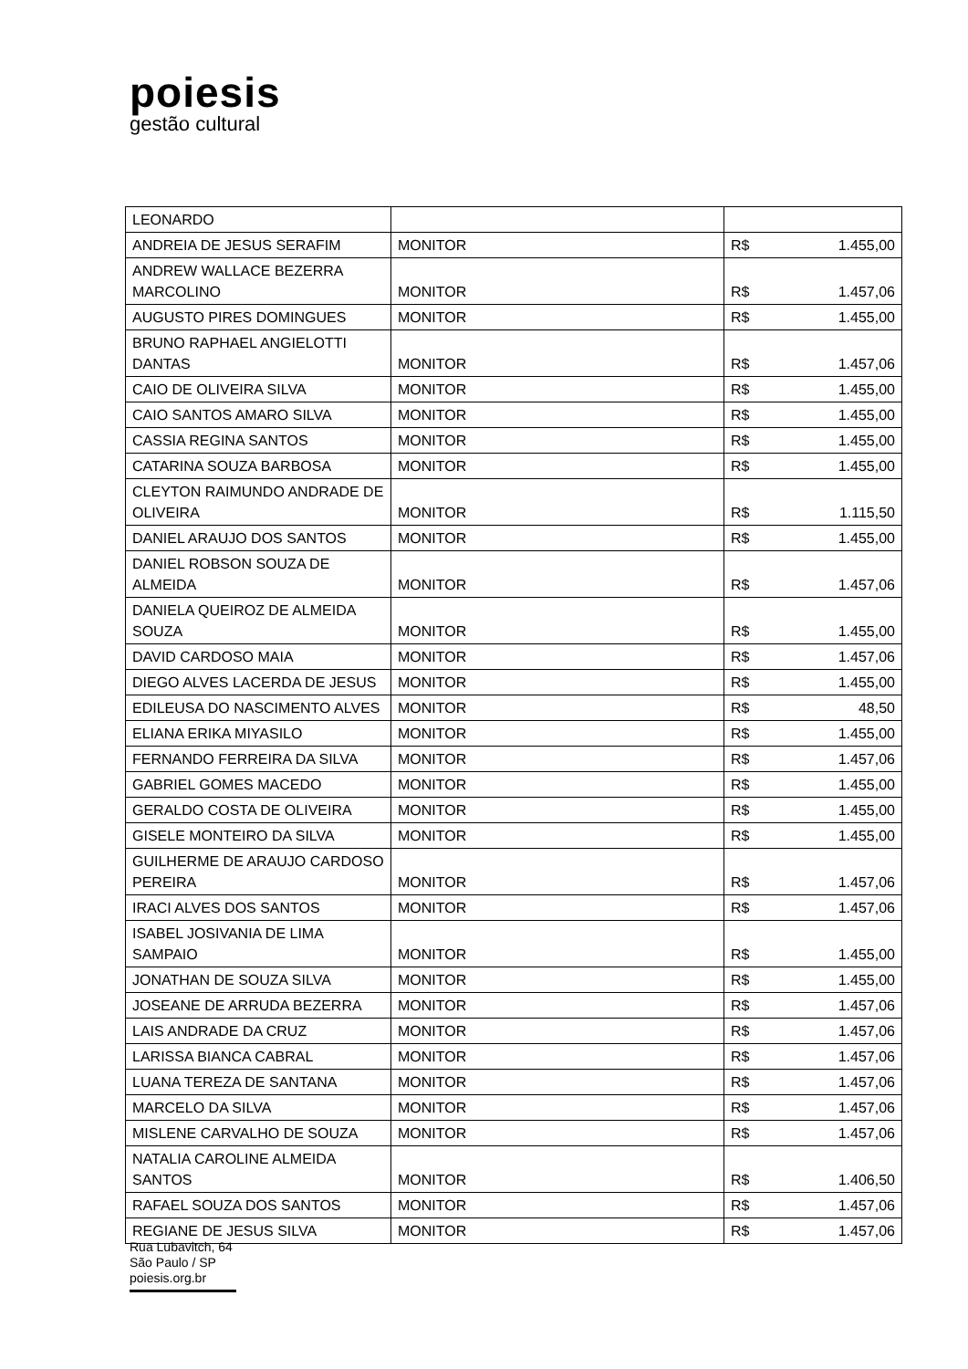poiesis
gestão cultural
| LEONARDO | | | |
| ANDREIA DE JESUS SERAFIM | MONITOR | R$ | 1.455,00 |
| ANDREW WALLACE BEZERRA MARCOLINO | MONITOR | R$ | 1.457,06 |
| AUGUSTO PIRES DOMINGUES | MONITOR | R$ | 1.455,00 |
| BRUNO RAPHAEL ANGIELOTTI DANTAS | MONITOR | R$ | 1.457,06 |
| CAIO DE OLIVEIRA SILVA | MONITOR | R$ | 1.455,00 |
| CAIO SANTOS AMARO SILVA | MONITOR | R$ | 1.455,00 |
| CASSIA REGINA SANTOS | MONITOR | R$ | 1.455,00 |
| CATARINA SOUZA BARBOSA | MONITOR | R$ | 1.455,00 |
| CLEYTON RAIMUNDO ANDRADE DE OLIVEIRA | MONITOR | R$ | 1.115,50 |
| DANIEL ARAUJO DOS SANTOS | MONITOR | R$ | 1.455,00 |
| DANIEL ROBSON SOUZA DE ALMEIDA | MONITOR | R$ | 1.457,06 |
| DANIELA QUEIROZ DE ALMEIDA SOUZA | MONITOR | R$ | 1.455,00 |
| DAVID CARDOSO MAIA | MONITOR | R$ | 1.457,06 |
| DIEGO ALVES LACERDA DE JESUS | MONITOR | R$ | 1.455,00 |
| EDILEUSA DO NASCIMENTO ALVES | MONITOR | R$ | 48,50 |
| ELIANA ERIKA MIYASILO | MONITOR | R$ | 1.455,00 |
| FERNANDO FERREIRA DA SILVA | MONITOR | R$ | 1.457,06 |
| GABRIEL GOMES MACEDO | MONITOR | R$ | 1.455,00 |
| GERALDO COSTA DE OLIVEIRA | MONITOR | R$ | 1.455,00 |
| GISELE MONTEIRO DA SILVA | MONITOR | R$ | 1.455,00 |
| GUILHERME DE ARAUJO CARDOSO PEREIRA | MONITOR | R$ | 1.457,06 |
| IRACI ALVES DOS SANTOS | MONITOR | R$ | 1.457,06 |
| ISABEL JOSIVANIA DE LIMA SAMPAIO | MONITOR | R$ | 1.455,00 |
| JONATHAN DE SOUZA SILVA | MONITOR | R$ | 1.455,00 |
| JOSEANE DE ARRUDA BEZERRA | MONITOR | R$ | 1.457,06 |
| LAIS ANDRADE DA CRUZ | MONITOR | R$ | 1.457,06 |
| LARISSA BIANCA CABRAL | MONITOR | R$ | 1.457,06 |
| LUANA TEREZA DE SANTANA | MONITOR | R$ | 1.457,06 |
| MARCELO DA SILVA | MONITOR | R$ | 1.457,06 |
| MISLENE CARVALHO DE SOUZA | MONITOR | R$ | 1.457,06 |
| NATALIA CAROLINE ALMEIDA SANTOS | MONITOR | R$ | 1.406,50 |
| RAFAEL SOUZA DOS SANTOS | MONITOR | R$ | 1.457,06 |
| REGIANE DE JESUS SILVA | MONITOR | R$ | 1.457,06 |
Rua Lubavitch, 64
São Paulo / SP
poiesis.org.br